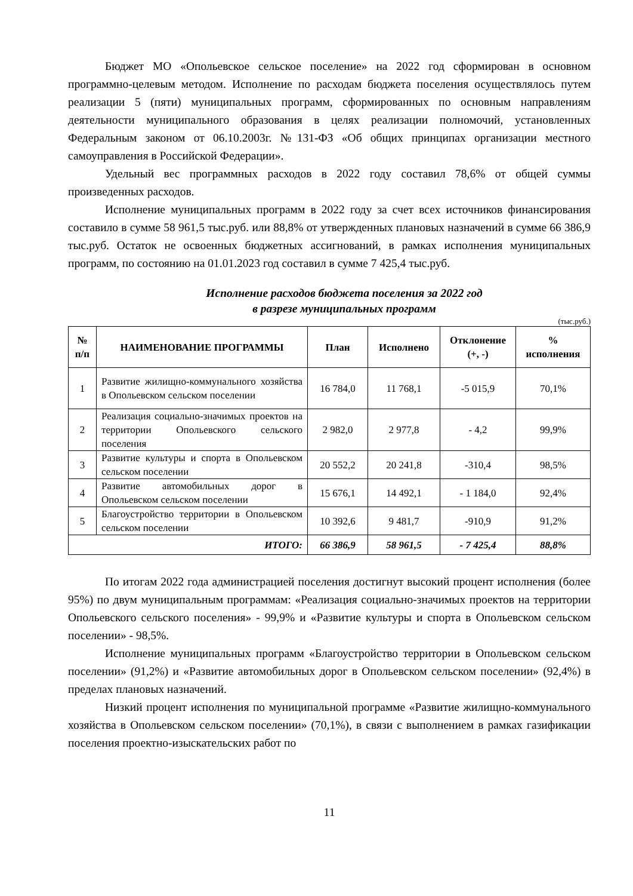Бюджет МО «Опольевское сельское поселение» на 2022 год сформирован в основном программно-целевым методом. Исполнение по расходам бюджета поселения осуществлялось путем реализации 5 (пяти) муниципальных программ, сформированных по основным направлениям деятельности муниципального образования в целях реализации полномочий, установленных Федеральным законом от 06.10.2003г. №131-ФЗ «Об общих принципах организации местного самоуправления в Российской Федерации».
Удельный вес программных расходов в 2022 году составил 78,6% от общей суммы произведенных расходов.
Исполнение муниципальных программ в 2022 году за счет всех источников финансирования составило в сумме 58 961,5 тыс.руб. или 88,8% от утвержденных плановых назначений в сумме 66 386,9 тыс.руб. Остаток не освоенных бюджетных ассигнований, в рамках исполнения муниципальных программ, по состоянию на 01.01.2023 год составил в сумме 7 425,4 тыс.руб.
Исполнение расходов бюджета поселения за 2022 год
в разрезе муниципальных программ
(тыс.руб.)
| № п/п | НАИМЕНОВАНИЕ ПРОГРАММЫ | План | Исполнено | Отклонение (+, -) | % исполнения |
| --- | --- | --- | --- | --- | --- |
| 1 | Развитие жилищно-коммунального хозяйства в Опольевском сельском поселении | 16 784,0 | 11 768,1 | -5 015,9 | 70,1% |
| 2 | Реализация социально-значимых проектов на территории Опольевского сельского поселения | 2 982,0 | 2 977,8 | - 4,2 | 99,9% |
| 3 | Развитие культуры и спорта в Опольевском сельском поселении | 20 552,2 | 20 241,8 | -310,4 | 98,5% |
| 4 | Развитие автомобильных дорог в Опольевском сельском поселении | 15 676,1 | 14 492,1 | - 1 184,0 | 92,4% |
| 5 | Благоустройство территории в Опольевском сельском поселении | 10 392,6 | 9 481,7 | -910,9 | 91,2% |
| ИТОГО: | | 66 386,9 | 58 961,5 | - 7 425,4 | 88,8% |
По итогам 2022 года администрацией поселения достигнут высокий процент исполнения (более 95%) по двум муниципальным программам: «Реализация социально-значимых проектов на территории Опольевского сельского поселения» - 99,9% и «Развитие культуры и спорта в Опольевском сельском поселении» - 98,5%.
Исполнение муниципальных программ «Благоустройство территории в Опольевском сельском поселении» (91,2%) и «Развитие автомобильных дорог в Опольевском сельском поселении» (92,4%) в пределах плановых назначений.
Низкий процент исполнения по муниципальной программе «Развитие жилищно-коммунального хозяйства в Опольевском сельском поселении» (70,1%), в связи с выполнением в рамках газификации поселения проектно-изыскательских работ по
11